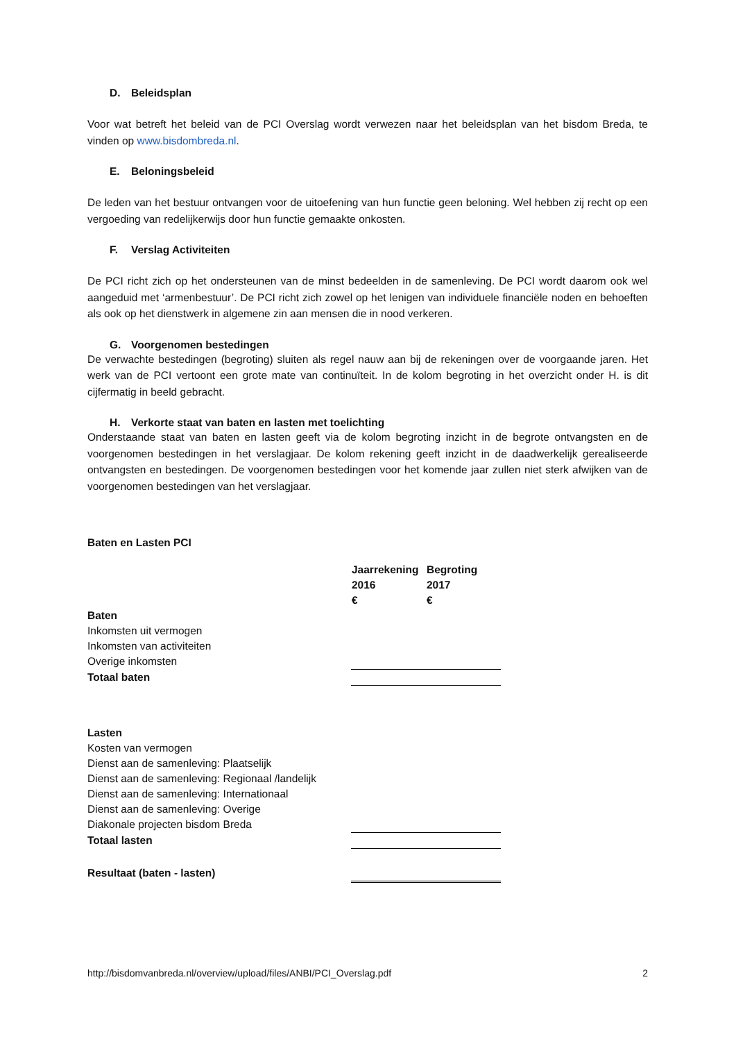D. Beleidsplan
Voor wat betreft het beleid van de PCI Overslag wordt verwezen naar het beleidsplan van het bisdom Breda, te vinden op www.bisdombreda.nl.
E. Beloningsbeleid
De leden van het bestuur ontvangen voor de uitoefening van hun functie geen beloning. Wel hebben zij recht op een vergoeding van redelijkerwijs door hun functie gemaakte onkosten.
F. Verslag Activiteiten
De PCI richt zich op het ondersteunen van de minst bedeelden in de samenleving. De PCI wordt daarom ook wel aangeduid met ‘armenbestuur’. De PCI richt zich zowel op het lenigen van individuele financiële noden en behoeften als ook op het dienstwerk in algemene zin aan mensen die in nood verkeren.
G. Voorgenomen bestedingen
De verwachte bestedingen (begroting) sluiten als regel nauw aan bij de rekeningen over de voorgaande jaren. Het werk van de PCI vertoont een grote mate van continuïteit. In de kolom begroting in het overzicht onder H. is dit cijfermatig in beeld gebracht.
H. Verkorte staat van baten en lasten met toelichting
Onderstaande staat van baten en lasten geeft via de kolom begroting inzicht in de begrote ontvangsten en de voorgenomen bestedingen in het verslagjaar. De kolom rekening geeft inzicht in de daadwerkelijk gerealiseerde ontvangsten en bestedingen. De voorgenomen bestedingen voor het komende jaar zullen niet sterk afwijken van de voorgenomen bestedingen van het verslagjaar.
Baten en Lasten PCI
| | Jaarrekening | Begroting |
| | 2016 | 2017 |
| | € | € |
| Baten | | |
| Inkomsten uit vermogen | | |
| Inkomsten van activiteiten | | |
| Overige inkomsten | | |
| Totaal baten | | |
| Lasten | | |
| Kosten van vermogen | | |
| Dienst aan de samenleving: Plaatselijk | | |
| Dienst aan de samenleving: Regionaal /landelijk | | |
| Dienst aan de samenleving: Internationaal | | |
| Dienst aan de samenleving: Overige | | |
| Diakonale projecten bisdom Breda | | |
| Totaal lasten | | |
| Resultaat (baten - lasten) | | |
http://bisdomvanbreda.nl/overview/upload/files/ANBI/PCI_Overslag.pdf 2